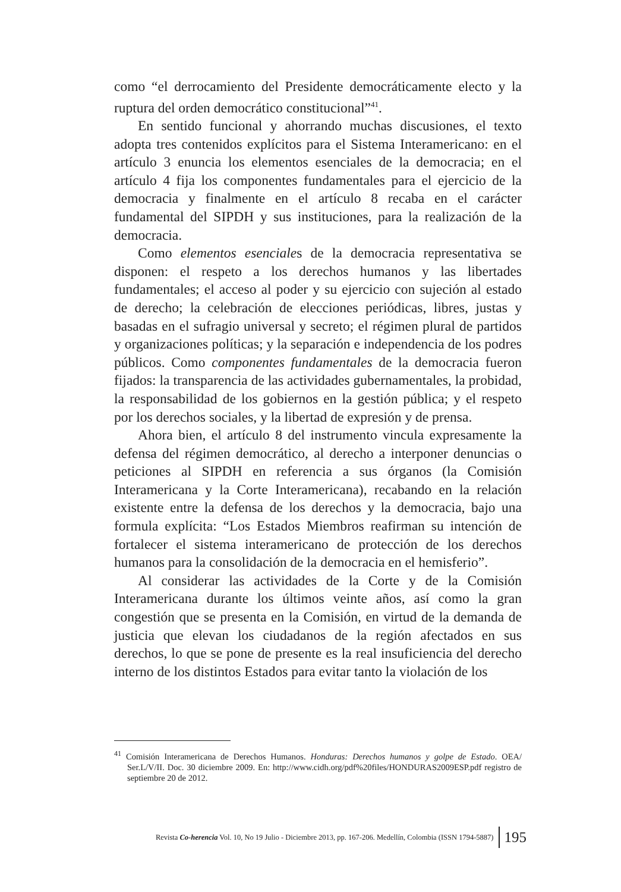como “el derrocamiento del Presidente democráticamente electo y la ruptura del orden democrático constitucional”<sup>41</sup>.
En sentido funcional y ahorrando muchas discusiones, el texto adopta tres contenidos explícitos para el Sistema Interamericano: en el artículo 3 enuncia los elementos esenciales de la democracia; en el artículo 4 fija los componentes fundamentales para el ejercicio de la democracia y finalmente en el artículo 8 recaba en el carácter fundamental del SIPDH y sus instituciones, para la realización de la democracia.
Como elementos esenciales de la democracia representativa se disponen: el respeto a los derechos humanos y las libertades fundamentales; el acceso al poder y su ejercicio con sujeción al estado de derecho; la celebración de elecciones periódicas, libres, justas y basadas en el sufragio universal y secreto; el régimen plural de partidos y organizaciones políticas; y la separación e independencia de los podres públicos. Como componentes fundamentales de la democracia fueron fijados: la transparencia de las actividades gubernamentales, la probidad, la responsabilidad de los gobiernos en la gestión pública; y el respeto por los derechos sociales, y la libertad de expresión y de prensa.
Ahora bien, el artículo 8 del instrumento vincula expresamente la defensa del régimen democrático, al derecho a interponer denuncias o peticiones al SIPDH en referencia a sus órganos (la Comisión Interamericana y la Corte Interamericana), recabando en la relación existente entre la defensa de los derechos y la democracia, bajo una formula explícita: “Los Estados Miembros reafirman su intención de fortalecer el sistema interamericano de protección de los derechos humanos para la consolidación de la democracia en el hemisferio”.
Al considerar las actividades de la Corte y de la Comisión Interamericana durante los últimos veinte años, así como la gran congestión que se presenta en la Comisión, en virtud de la demanda de justicia que elevan los ciudadanos de la región afectados en sus derechos, lo que se pone de presente es la real insuficiencia del derecho interno de los distintos Estados para evitar tanto la violación de los
<sup>41</sup> Comisión Interamericana de Derechos Humanos. Honduras: Derechos humanos y golpe de Estado. OEA/ Ser.L/V/II. Doc. 30 diciembre 2009. En: http://www.cidh.org/pdf%20files/HONDURAS2009ESP.pdf registro de septiembre 20 de 2012.
Revista Co-herencia Vol. 10, No 19 Julio - Diciembre 2013, pp. 167-206. Medellín, Colombia (ISSN 1794-5887) 195